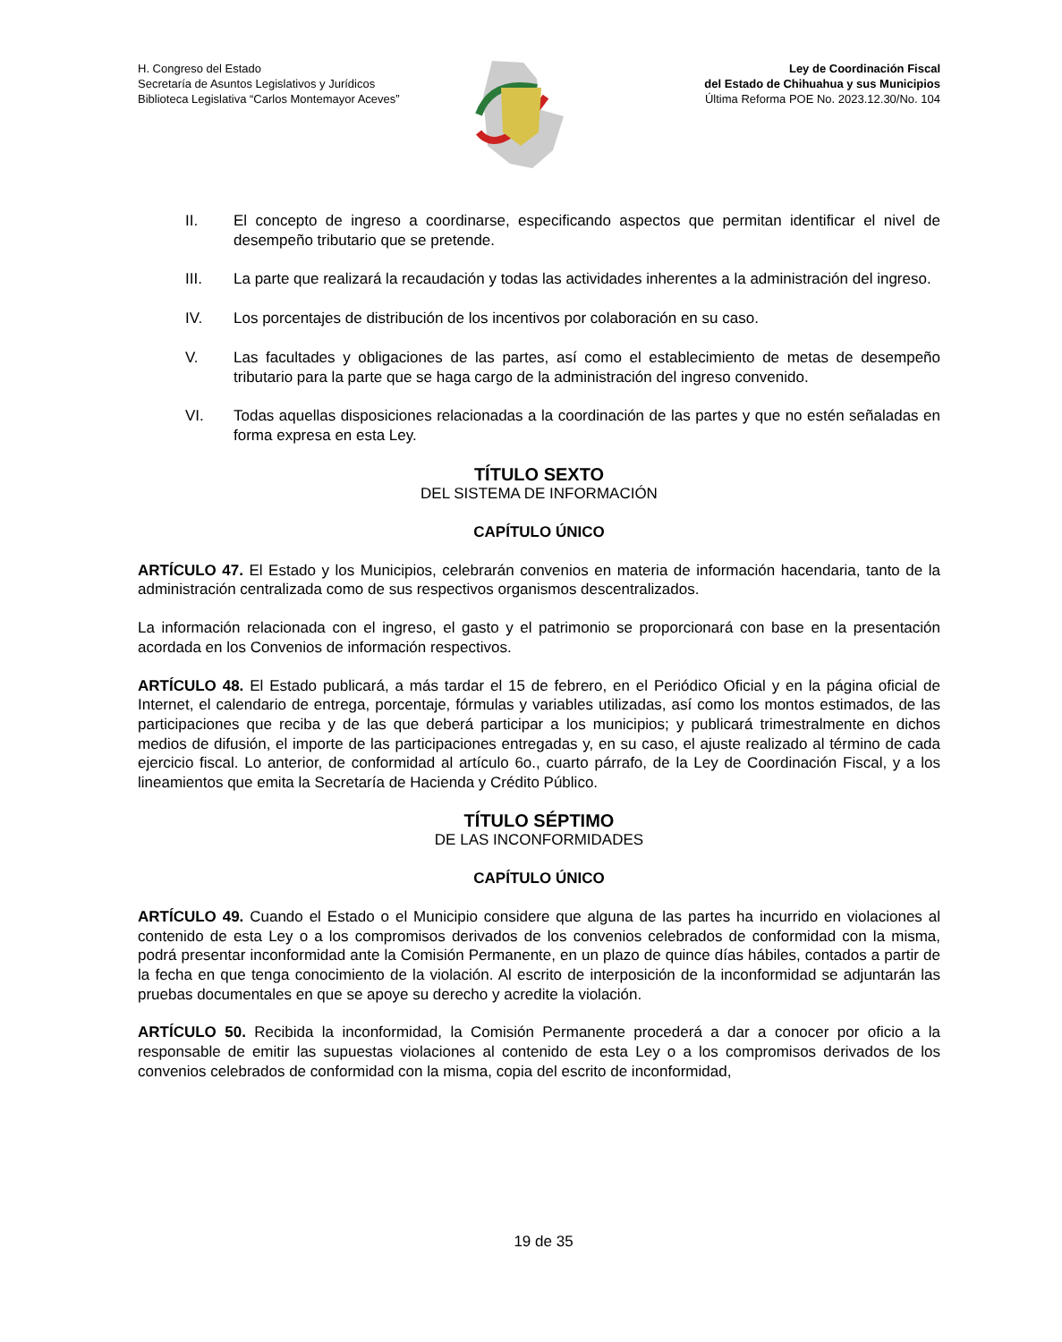H. Congreso del Estado
Secretaría de Asuntos Legislativos y Jurídicos
Biblioteca Legislativa “Carlos Montemayor Aceves”
Ley de Coordinación Fiscal
del Estado de Chihuahua y sus Municipios
Última Reforma POE No. 2023.12.30/No. 104
II. El concepto de ingreso a coordinarse, especificando aspectos que permitan identificar el nivel de desempeño tributario que se pretende.
III. La parte que realizará la recaudación y todas las actividades inherentes a la administración del ingreso.
IV. Los porcentajes de distribución de los incentivos por colaboración en su caso.
V. Las facultades y obligaciones de las partes, así como el establecimiento de metas de desempeño tributario para la parte que se haga cargo de la administración del ingreso convenido.
VI. Todas aquellas disposiciones relacionadas a la coordinación de las partes y que no estén señaladas en forma expresa en esta Ley.
TÍTULO SEXTO
DEL SISTEMA DE INFORMACIÓN
CAPÍTULO ÚNICO
ARTÍCULO 47. El Estado y los Municipios, celebrarán convenios en materia de información hacendaria, tanto de la administración centralizada como de sus respectivos organismos descentralizados.
La información relacionada con el ingreso, el gasto y el patrimonio se proporcionará con base en la presentación acordada en los Convenios de información respectivos.
ARTÍCULO 48. El Estado publicará, a más tardar el 15 de febrero, en el Periódico Oficial y en la página oficial de Internet, el calendario de entrega, porcentaje, fórmulas y variables utilizadas, así como los montos estimados, de las participaciones que reciba y de las que deberá participar a los municipios; y publicará trimestralmente en dichos medios de difusión, el importe de las participaciones entregadas y, en su caso, el ajuste realizado al término de cada ejercicio fiscal. Lo anterior, de conformidad al artículo 6o., cuarto párrafo, de la Ley de Coordinación Fiscal, y a los lineamientos que emita la Secretaría de Hacienda y Crédito Público.
TÍTULO SÉPTIMO
DE LAS INCONFORMIDADES
CAPÍTULO ÚNICO
ARTÍCULO 49. Cuando el Estado o el Municipio considere que alguna de las partes ha incurrido en violaciones al contenido de esta Ley o a los compromisos derivados de los convenios celebrados de conformidad con la misma, podrá presentar inconformidad ante la Comisión Permanente, en un plazo de quince días hábiles, contados a partir de la fecha en que tenga conocimiento de la violación. Al escrito de interposición de la inconformidad se adjuntarán las pruebas documentales en que se apoye su derecho y acredite la violación.
ARTÍCULO 50. Recibida la inconformidad, la Comisión Permanente procederá a dar a conocer por oficio a la responsable de emitir las supuestas violaciones al contenido de esta Ley o a los compromisos derivados de los convenios celebrados de conformidad con la misma, copia del escrito de inconformidad,
19 de 35